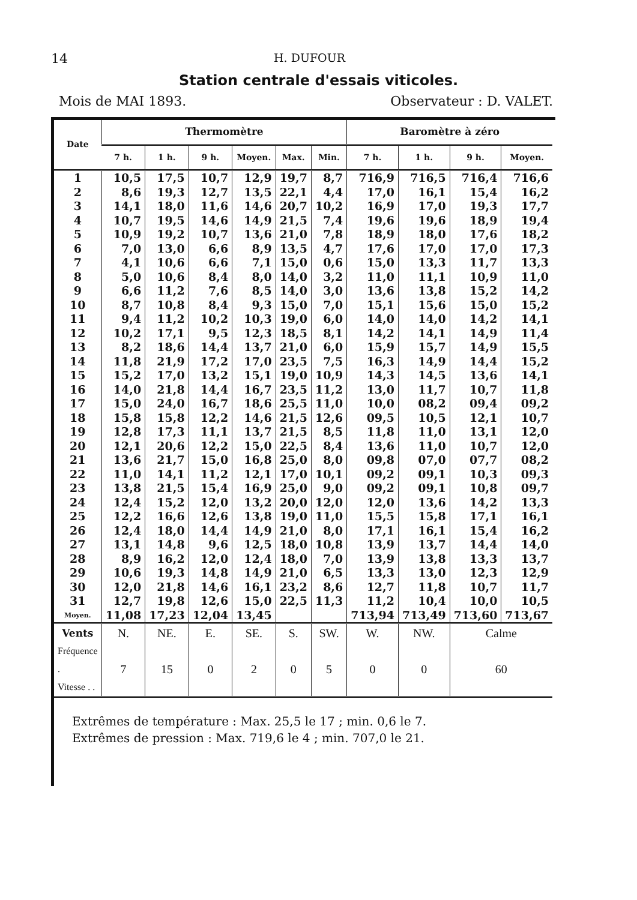14 H. DUFOUR
Station centrale d'essais viticoles.
Mois de MAI 1893. Observateur : D. VALET.
| Date | Thermomètre | | | | | | Baromètre à zéro | | | |
| --- | --- | --- | --- | --- | --- | --- | --- | --- | --- | --- |
| | 7 h. | 1 h. | 9 h. | Moyen. | Max. | Min. | 7 h. | 1 h. | 9 h. | Moyen. |
| 1 | 10,5 | 17,5 | 10,7 | 12,9 | 19,7 | 8,7 | 716,9 | 716,5 | 716,4 | 716,6 |
| 2 | 8,6 | 19,3 | 12,7 | 13,5 | 22,1 | 4,4 | 17,0 | 16,1 | 15,4 | 16,2 |
| 3 | 14,1 | 18,0 | 11,6 | 14,6 | 20,7 | 10,2 | 16,9 | 17,0 | 19,3 | 17,7 |
| 4 | 10,7 | 19,5 | 14,6 | 14,9 | 21,5 | 7,4 | 19,6 | 19,6 | 18,9 | 19,4 |
| 5 | 10,9 | 19,2 | 10,7 | 13,6 | 21,0 | 7,8 | 18,9 | 18,0 | 17,6 | 18,2 |
| 6 | 7,0 | 13,0 | 6,6 | 8,9 | 13,5 | 4,7 | 17,6 | 17,0 | 17,0 | 17,3 |
| 7 | 4,1 | 10,6 | 6,6 | 7,1 | 15,0 | 0,6 | 15,0 | 13,3 | 11,7 | 13,3 |
| 8 | 5,0 | 10,6 | 8,4 | 8,0 | 14,0 | 3,2 | 11,0 | 11,1 | 10,9 | 11,0 |
| 9 | 6,6 | 11,2 | 7,6 | 8,5 | 14,0 | 3,0 | 13,6 | 13,8 | 15,2 | 14,2 |
| 10 | 8,7 | 10,8 | 8,4 | 9,3 | 15,0 | 7,0 | 15,1 | 15,6 | 15,0 | 15,2 |
| 11 | 9,4 | 11,2 | 10,2 | 10,3 | 19,0 | 6,0 | 14,0 | 14,0 | 14,2 | 14,1 |
| 12 | 10,2 | 17,1 | 9,5 | 12,3 | 18,5 | 8,1 | 14,2 | 14,1 | 14,9 | 11,4 |
| 13 | 8,2 | 18,6 | 14,4 | 13,7 | 21,0 | 6,0 | 15,9 | 15,7 | 14,9 | 15,5 |
| 14 | 11,8 | 21,9 | 17,2 | 17,0 | 23,5 | 7,5 | 16,3 | 14,9 | 14,4 | 15,2 |
| 15 | 15,2 | 17,0 | 13,2 | 15,1 | 19,0 | 10,9 | 14,3 | 14,5 | 13,6 | 14,1 |
| 16 | 14,0 | 21,8 | 14,4 | 16,7 | 23,5 | 11,2 | 13,0 | 11,7 | 10,7 | 11,8 |
| 17 | 15,0 | 24,0 | 16,7 | 18,6 | 25,5 | 11,0 | 10,0 | 08,2 | 09,4 | 09,2 |
| 18 | 15,8 | 15,8 | 12,2 | 14,6 | 21,5 | 12,6 | 09,5 | 10,5 | 12,1 | 10,7 |
| 19 | 12,8 | 17,3 | 11,1 | 13,7 | 21,5 | 8,5 | 11,8 | 11,0 | 13,1 | 12,0 |
| 20 | 12,1 | 20,6 | 12,2 | 15,0 | 22,5 | 8,4 | 13,6 | 11,0 | 10,7 | 12,0 |
| 21 | 13,6 | 21,7 | 15,0 | 16,8 | 25,0 | 8,0 | 09,8 | 07,0 | 07,7 | 08,2 |
| 22 | 11,0 | 14,1 | 11,2 | 12,1 | 17,0 | 10,1 | 09,2 | 09,1 | 10,3 | 09,3 |
| 23 | 13,8 | 21,5 | 15,4 | 16,9 | 25,0 | 9,0 | 09,2 | 09,1 | 10,8 | 09,7 |
| 24 | 12,4 | 15,2 | 12,0 | 13,2 | 20,0 | 12,0 | 12,0 | 13,6 | 14,2 | 13,3 |
| 25 | 12,2 | 16,6 | 12,6 | 13,8 | 19,0 | 11,0 | 15,5 | 15,8 | 17,1 | 16,1 |
| 26 | 12,4 | 18,0 | 14,4 | 14,9 | 21,0 | 8,0 | 17,1 | 16,1 | 15,4 | 16,2 |
| 27 | 13,1 | 14,8 | 9,6 | 12,5 | 18,0 | 10,8 | 13,9 | 13,7 | 14,4 | 14,0 |
| 28 | 8,9 | 16,2 | 12,0 | 12,4 | 18,0 | 7,0 | 13,9 | 13,8 | 13,3 | 13,7 |
| 29 | 10,6 | 19,3 | 14,8 | 14,9 | 21,0 | 6,5 | 13,3 | 13,0 | 12,3 | 12,9 |
| 30 | 12,0 | 21,8 | 14,6 | 16,1 | 23,2 | 8,6 | 12,7 | 11,8 | 10,7 | 11,7 |
| 31 | 12,7 | 19,8 | 12,6 | 15,0 | 22,5 | 11,3 | 11,2 | 10,4 | 10,0 | 10,5 |
| Moyen. | 11,08 | 17,23 | 12,04 | 13,45 | | | 713,94 | 713,49 | 713,60 | 713,67 |
| Vents | N. | NE. | E. | SE. | S. | SW. | W. | NW. | Calme | |
| Fréquence . Vitesse . . | 7 | 15 | 0 | 2 | 0 | 5 | 0 | 0 | 60 | |
Extrêmes de température : Max. 25,5 le 17 ; min. 0,6 le 7.
Extrêmes de pression : Max. 719,6 le 4 ; min. 707,0 le 21.